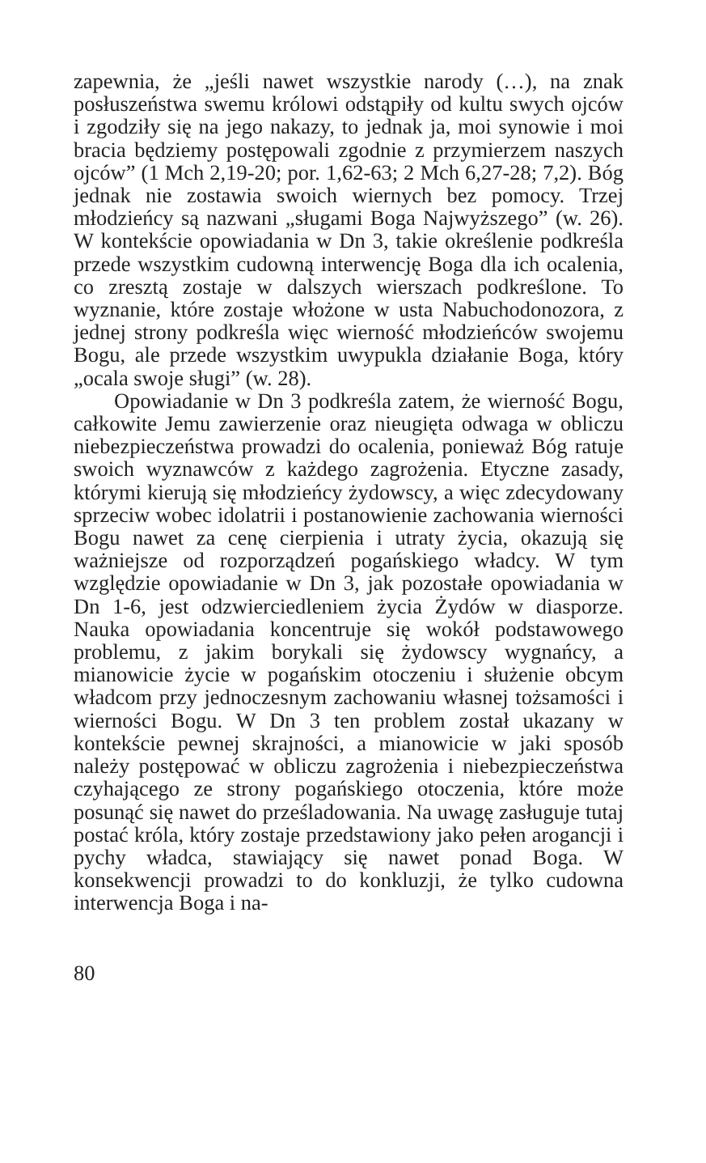zapewnia, że „jeśli nawet wszystkie narody (…), na znak posłuszeństwa swemu królowi odstąpiły od kultu swych ojców i zgodziły się na jego nakazy, to jednak ja, moi synowie i moi bracia będziemy postępowali zgodnie z przymierzem naszych ojców” (1 Mch 2,19-20; por. 1,62-63; 2 Mch 6,27-28; 7,2). Bóg jednak nie zostawia swoich wiernych bez pomocy. Trzej młodzieńcy są nazwani „sługami Boga Najwyższego” (w. 26). W kontekście opowiadania w Dn 3, takie określenie podkreśla przede wszystkim cudowną interwencję Boga dla ich ocalenia, co zresztą zostaje w dalszych wierszach podkreślone. To wyznanie, które zostaje włożone w usta Nabuchodonozora, z jednej strony podkreśla więc wierność młodzieńców swojemu Bogu, ale przede wszystkim uwypukla działanie Boga, który „ocala swoje sługi” (w. 28).
Opowiadanie w Dn 3 podkreśla zatem, że wierność Bogu, całkowite Jemu zawierzenie oraz nieugięta odwaga w obliczu niebezpieczeństwa prowadzi do ocalenia, ponieważ Bóg ratuje swoich wyznawców z każdego zagrożenia. Etyczne zasady, którymi kierują się młodzieńcy żydowscy, a więc zdecydowany sprzeciw wobec idolatrii i postanowienie zachowania wierności Bogu nawet za cenę cierpienia i utraty życia, okazują się ważniejsze od rozporządzeń pogańskiego władcy. W tym względzie opowiadanie w Dn 3, jak pozostałe opowiadania w Dn 1-6, jest odzwierciedleniem życia Żydów w diasporze. Nauka opowiadania koncentruje się wokół podstawowego problemu, z jakim borykali się żydowscy wygnańcy, a mianowicie życie w pogańskim otoczeniu i służenie obcym władcom przy jednoczesnym zachowaniu własnej tożsamości i wierności Bogu. W Dn 3 ten problem został ukazany w kontekście pewnej skrajności, a mianowicie w jaki sposób należy postępować w obliczu zagrożenia i niebezpieczeństwa czyhającego ze strony pogańskiego otoczenia, które może posunąć się nawet do prześladowania. Na uwagę zasługuje tutaj postać króla, który zostaje przedstawiony jako pełen arogancji i pychy władca, stawiający się nawet ponad Boga. W konsekwencji prowadzi to do konkluzji, że tylko cudowna interwencja Boga i na-
80